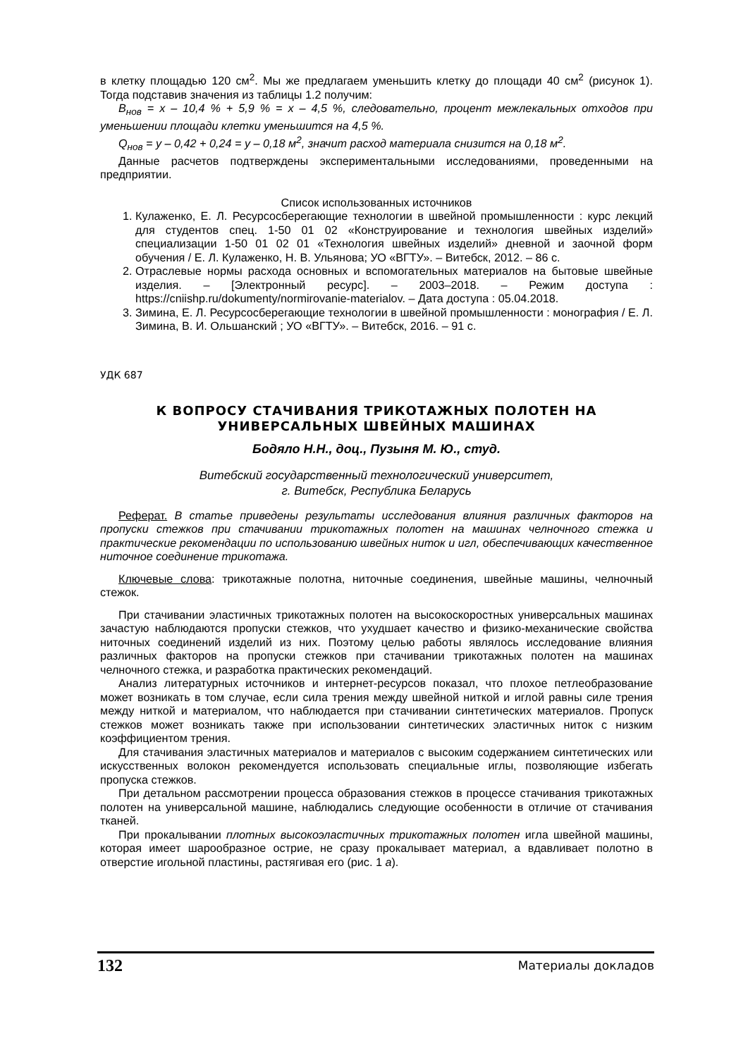в клетку площадью 120 см<sup>2</sup>. Мы же предлагаем уменьшить клетку до площади 40 см<sup>2</sup> (рисунок 1). Тогда подставив значения из таблицы 1.2 получим:
B<sub>нов</sub> = x – 10,4 % + 5,9 % = x – 4,5 %, следовательно, процент межлекальных отходов при уменьшении площади клетки уменьшится на 4,5 %.
Q<sub>нов</sub> = y – 0,42 + 0,24 = y – 0,18 м<sup>2</sup>, значит расход материала снизится на 0,18 м<sup>2</sup>.
Данные расчетов подтверждены экспериментальными исследованиями, проведенными на предприятии.
Список использованных источников
1. Кулаженко, Е. Л. Ресурсосберегающие технологии в швейной промышленности : курс лекций для студентов спец. 1-50 01 02 «Конструирование и технология швейных изделий» специализации 1-50 01 02 01 «Технология швейных изделий» дневной и заочной форм обучения / Е. Л. Кулаженко, Н. В. Ульянова; УО «ВГТУ». – Витебск, 2012. – 86 с.
2. Отраслевые нормы расхода основных и вспомогательных материалов на бытовые швейные изделия. – [Электронный ресурс]. – 2003–2018. – Режим доступа : https://cniishp.ru/dokumenty/normirovanie-materialov. – Дата доступа : 05.04.2018.
3. Зимина, Е. Л. Ресурсосберегающие технологии в швейной промышленности : монография / Е. Л. Зимина, В. И. Ольшанский ; УО «ВГТУ». – Витебск, 2016. – 91 с.
УДК 687
К ВОПРОСУ СТАЧИВАНИЯ ТРИКОТАЖНЫХ ПОЛОТЕН НА УНИВЕРСАЛЬНЫХ ШВЕЙНЫХ МАШИНАХ
Бодяло Н.Н., доц., Пузыня М. Ю., студ.
Витебский государственный технологический университет,
г. Витебск, Республика Беларусь
Реферат. В статье приведены результаты исследования влияния различных факторов на пропуски стежков при стачивании трикотажных полотен на машинах челночного стежка и практические рекомендации по использованию швейных ниток и игл, обеспечивающих качественное ниточное соединение трикотажа.
Ключевые слова: трикотажные полотна, ниточные соединения, швейные машины, челночный стежок.
При стачивании эластичных трикотажных полотен на высокоскоростных универсальных машинах зачастую наблюдаются пропуски стежков, что ухудшает качество и физико-механические свойства ниточных соединений изделий из них. Поэтому целью работы являлось исследование влияния различных факторов на пропуски стежков при стачивании трикотажных полотен на машинах челночного стежка, и разработка практических рекомендаций.
Анализ литературных источников и интернет-ресурсов показал, что плохое петлеобразование может возникать в том случае, если сила трения между швейной ниткой и иглой равны силе трения между ниткой и материалом, что наблюдается при стачивании синтетических материалов. Пропуск стежков может возникать также при использовании синтетических эластичных ниток с низким коэффициентом трения.
Для стачивания эластичных материалов и материалов с высоким содержанием синтетических или искусственных волокон рекомендуется использовать специальные иглы, позволяющие избегать пропуска стежков.
При детальном рассмотрении процесса образования стежков в процессе стачивания трикотажных полотен на универсальной машине, наблюдались следующие особенности в отличие от стачивания тканей.
При прокалывании плотных высокоэластичных трикотажных полотен игла швейной машины, которая имеет шарообразное острие, не сразу прокалывает материал, а вдавливает полотно в отверстие игольной пластины, растягивая его (рис. 1 а).
132 Материалы докладов